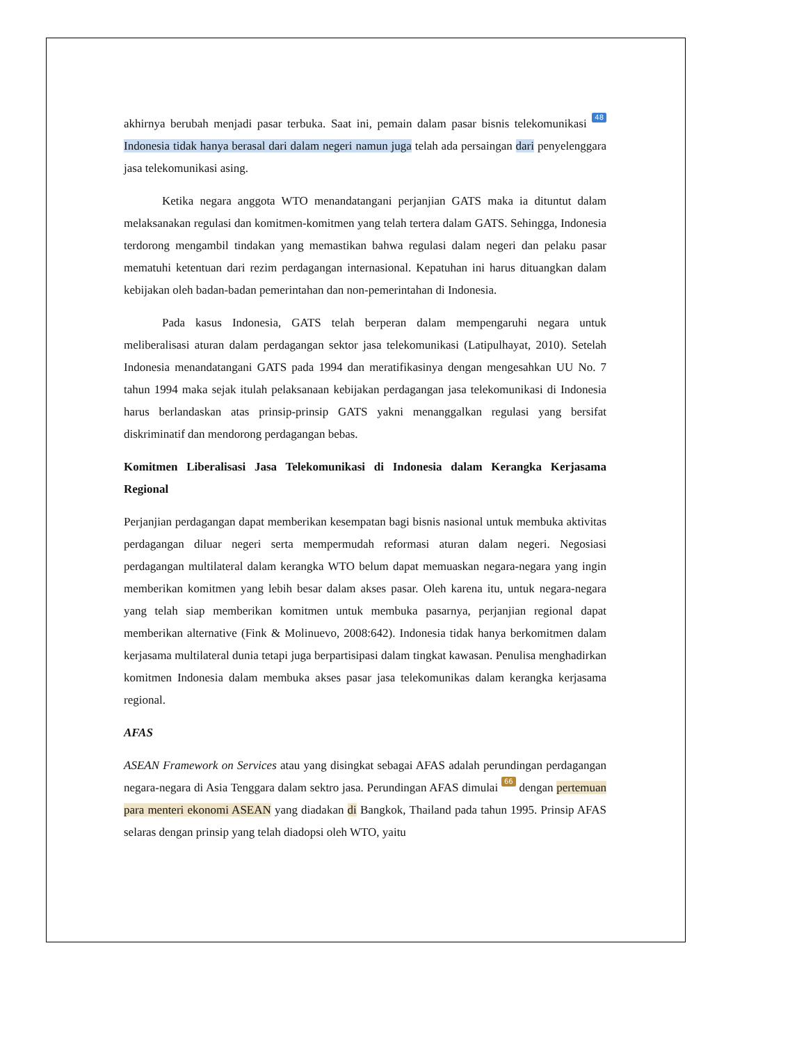akhirnya berubah menjadi pasar terbuka. Saat ini, pemain dalam pasar bisnis telekomunikasi 48 Indonesia tidak hanya berasal dari dalam negeri namun juga telah ada persaingan dari penyelenggara jasa telekomunikasi asing.
Ketika negara anggota WTO menandatangani perjanjian GATS maka ia dituntut dalam melaksanakan regulasi dan komitmen-komitmen yang telah tertera dalam GATS. Sehingga, Indonesia terdorong mengambil tindakan yang memastikan bahwa regulasi dalam negeri dan pelaku pasar mematuhi ketentuan dari rezim perdagangan internasional. Kepatuhan ini harus dituangkan dalam kebijakan oleh badan-badan pemerintahan dan non-pemerintahan di Indonesia.
Pada kasus Indonesia, GATS telah berperan dalam mempengaruhi negara untuk meliberalisasi aturan dalam perdagangan sektor jasa telekomunikasi (Latipulhayat, 2010). Setelah Indonesia menandatangani GATS pada 1994 dan meratifikasinya dengan mengesahkan UU No. 7 tahun 1994 maka sejak itulah pelaksanaan kebijakan perdagangan jasa telekomunikasi di Indonesia harus berlandaskan atas prinsip-prinsip GATS yakni menanggalkan regulasi yang bersifat diskriminatif dan mendorong perdagangan bebas.
Komitmen Liberalisasi Jasa Telekomunikasi di Indonesia dalam Kerangka Kerjasama Regional
Perjanjian perdagangan dapat memberikan kesempatan bagi bisnis nasional untuk membuka aktivitas perdagangan diluar negeri serta mempermudah reformasi aturan dalam negeri. Negosiasi perdagangan multilateral dalam kerangka WTO belum dapat memuaskan negara-negara yang ingin memberikan komitmen yang lebih besar dalam akses pasar. Oleh karena itu, untuk negara-negara yang telah siap memberikan komitmen untuk membuka pasarnya, perjanjian regional dapat memberikan alternative (Fink & Molinuevo, 2008:642). Indonesia tidak hanya berkomitmen dalam kerjasama multilateral dunia tetapi juga berpartisipasi dalam tingkat kawasan. Penulisa menghadirkan komitmen Indonesia dalam membuka akses pasar jasa telekomunikas dalam kerangka kerjasama regional.
AFAS
ASEAN Framework on Services atau yang disingkat sebagai AFAS adalah perundingan perdagangan negara-negara di Asia Tenggara dalam sektro jasa. Perundingan AFAS dimulai 66 dengan pertemuan para menteri ekonomi ASEAN yang diadakan di Bangkok, Thailand pada tahun 1995. Prinsip AFAS selaras dengan prinsip yang telah diadopsi oleh WTO, yaitu